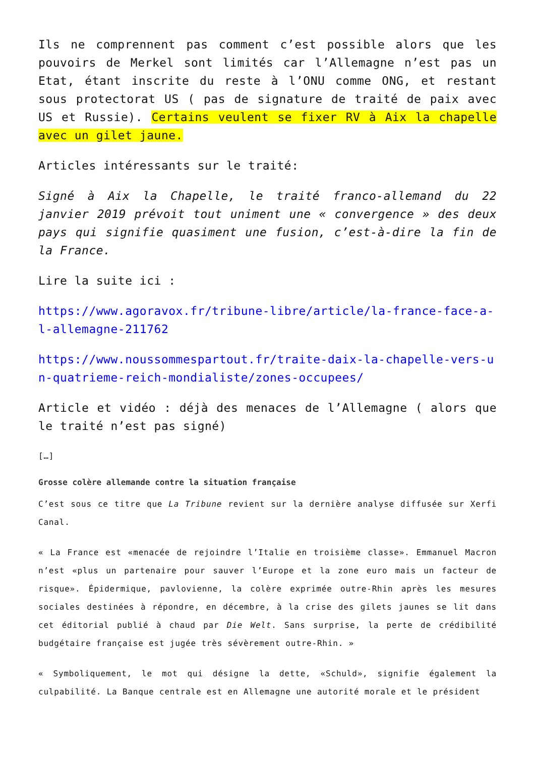Ils ne comprennent pas comment c’est possible alors que les pouvoirs de Merkel sont limités car l’Allemagne n’est pas un Etat, étant inscrite du reste à l’ONU comme ONG, et restant sous protectorat US ( pas de signature de traité de paix avec US et Russie). Certains veulent se fixer RV à Aix la chapelle avec un gilet jaune.
Articles intéressants sur le traité:
Signé à Aix la Chapelle, le traité franco-allemand du 22 janvier 2019 prévoit tout uniment une « convergence » des deux pays qui signifie quasiment une fusion, c’est-à-dire la fin de la France.
Lire la suite ici :
https://www.agoravox.fr/tribune-libre/article/la-france-face-a-l-allemagne-211762
https://www.noussommespartout.fr/traite-daix-la-chapelle-vers-un-quatrieme-reich-mondialiste/zones-occupees/
Article et vidéo : déjà des menaces de l’Allemagne ( alors que le traité n’est pas signé)
[…]
Grosse colère allemande contre la situation française
C’est sous ce titre que La Tribune revient sur la dernière analyse diffusée sur Xerfi Canal.
« La France est «menacée de rejoindre l’Italie en troisième classe». Emmanuel Macron n’est «plus un partenaire pour sauver l’Europe et la zone euro mais un facteur de risque». Épidermique, pavlovienne, la colère exprimée outre-Rhin après les mesures sociales destinées à répondre, en décembre, à la crise des gilets jaunes se lit dans cet éditorial publié à chaud par Die Welt. Sans surprise, la perte de crédibilité budgétaire française est jugée très sévèrement outre-Rhin. »
« Symboliquement, le mot qui désigne la dette, «Schuld», signifie également la culpabilité. La Banque centrale est en Allemagne une autorité morale et le président